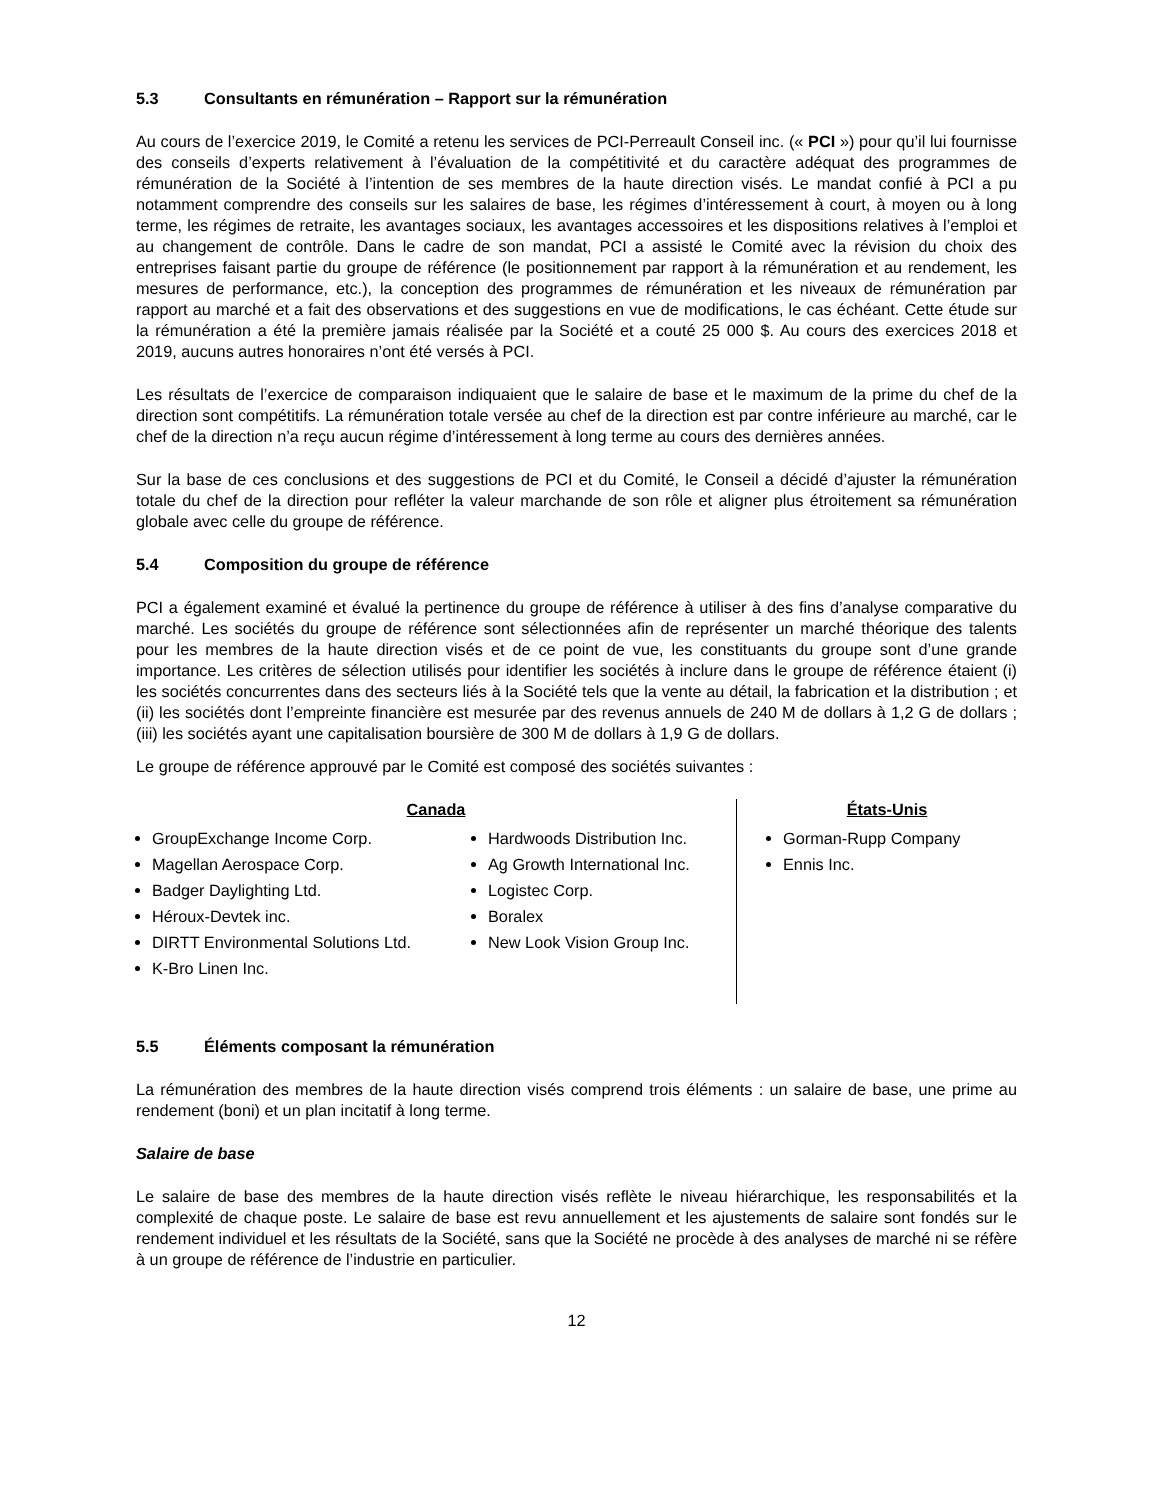5.3 Consultants en rémunération – Rapport sur la rémunération
Au cours de l’exercice 2019, le Comité a retenu les services de PCI-Perreault Conseil inc. (« PCI ») pour qu’il lui fournisse des conseils d’experts relativement à l’évaluation de la compétitivité et du caractère adéquat des programmes de rémunération de la Société à l’intention de ses membres de la haute direction visés. Le mandat confié à PCI a pu notamment comprendre des conseils sur les salaires de base, les régimes d’intéressement à court, à moyen ou à long terme, les régimes de retraite, les avantages sociaux, les avantages accessoires et les dispositions relatives à l’emploi et au changement de contrôle. Dans le cadre de son mandat, PCI a assisté le Comité avec la révision du choix des entreprises faisant partie du groupe de référence (le positionnement par rapport à la rémunération et au rendement, les mesures de performance, etc.), la conception des programmes de rémunération et les niveaux de rémunération par rapport au marché et a fait des observations et des suggestions en vue de modifications, le cas échéant. Cette étude sur la rémunération a été la première jamais réalisée par la Société et a couté 25 000 $. Au cours des exercices 2018 et 2019, aucuns autres honoraires n’ont été versés à PCI.
Les résultats de l’exercice de comparaison indiquaient que le salaire de base et le maximum de la prime du chef de la direction sont compétitifs. La rémunération totale versée au chef de la direction est par contre inférieure au marché, car le chef de la direction n’a reçu aucun régime d’intéressement à long terme au cours des dernières années.
Sur la base de ces conclusions et des suggestions de PCI et du Comité, le Conseil a décidé d’ajuster la rémunération totale du chef de la direction pour refléter la valeur marchande de son rôle et aligner plus étroitement sa rémunération globale avec celle du groupe de référence.
5.4 Composition du groupe de référence
PCI a également examiné et évalué la pertinence du groupe de référence à utiliser à des fins d’analyse comparative du marché. Les sociétés du groupe de référence sont sélectionnées afin de représenter un marché théorique des talents pour les membres de la haute direction visés et de ce point de vue, les constituants du groupe sont d’une grande importance. Les critères de sélection utilisés pour identifier les sociétés à inclure dans le groupe de référence étaient (i) les sociétés concurrentes dans des secteurs liés à la Société tels que la vente au détail, la fabrication et la distribution ; et (ii) les sociétés dont l’empreinte financière est mesurée par des revenus annuels de 240 M de dollars à 1,2 G de dollars ; (iii) les sociétés ayant une capitalisation boursière de 300 M de dollars à 1,9 G de dollars.
Le groupe de référence approuvé par le Comité est composé des sociétés suivantes :
Canada
GroupExchange Income Corp.
Magellan Aerospace Corp.
Badger Daylighting Ltd.
Héroux-Devtek inc.
DIRTT Environmental Solutions Ltd.
K-Bro Linen Inc.
Hardwoods Distribution Inc.
Ag Growth International Inc.
Logistec Corp.
Boralex
New Look Vision Group Inc.
États-Unis
Gorman-Rupp Company
Ennis Inc.
5.5 Éléments composant la rémunération
La rémunération des membres de la haute direction visés comprend trois éléments : un salaire de base, une prime au rendement (boni) et un plan incitatif à long terme.
Salaire de base
Le salaire de base des membres de la haute direction visés reflète le niveau hiérarchique, les responsabilités et la complexité de chaque poste. Le salaire de base est revu annuellement et les ajustements de salaire sont fondés sur le rendement individuel et les résultats de la Société, sans que la Société ne procède à des analyses de marché ni se réfère à un groupe de référence de l’industrie en particulier.
12